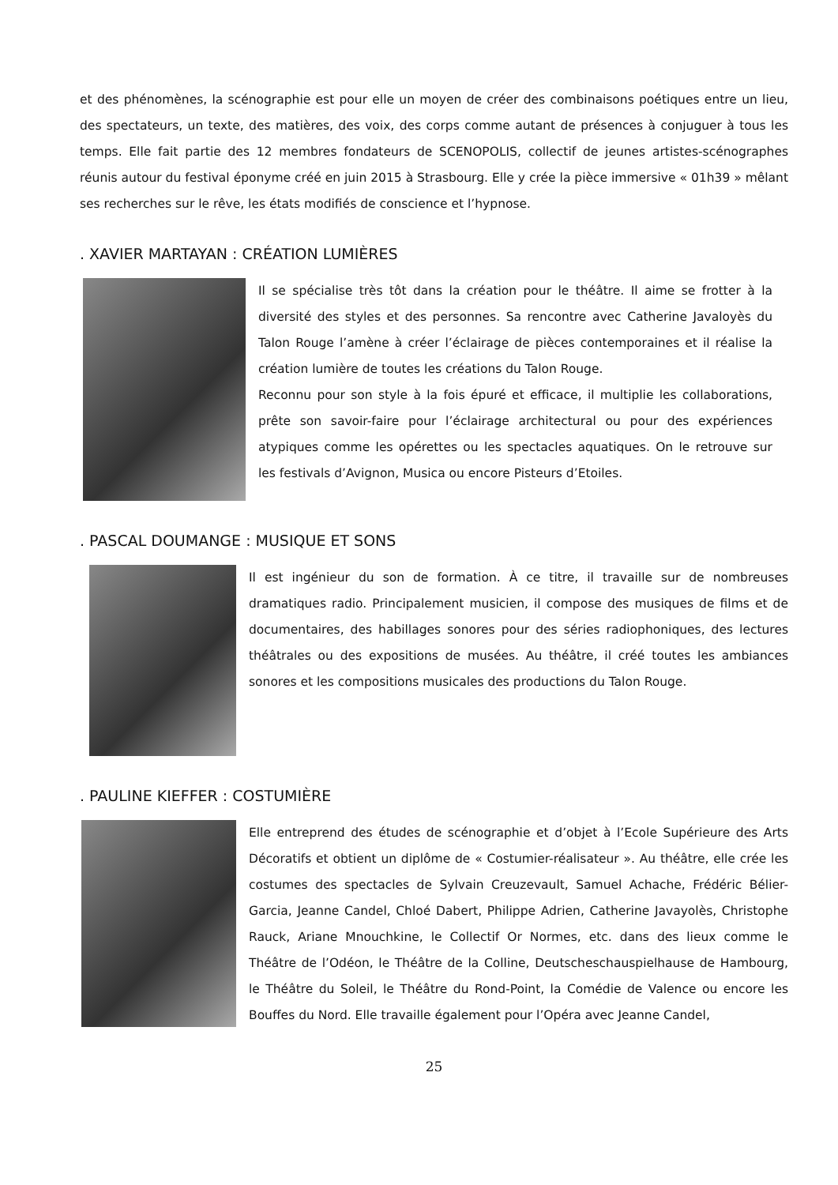et des phénomènes, la scénographie est pour elle un moyen de créer des combinaisons poétiques entre un lieu, des spectateurs, un texte, des matières, des voix, des corps comme autant de présences à conjuguer à tous les temps. Elle fait partie des 12 membres fondateurs de SCENOPOLIS, collectif de jeunes artistes-scénographes réunis autour du festival éponyme créé en juin 2015 à Strasbourg. Elle y crée la pièce immersive « 01h39 » mêlant ses recherches sur le rêve, les états modifiés de conscience et l’hypnose.
. XAVIER MARTAYAN : CRÉATION LUMIÈRES
Il se spécialise très tôt dans la création pour le théâtre. Il aime se frotter à la diversité des styles et des personnes. Sa rencontre avec Catherine Javaloyès du Talon Rouge l’amène à créer l’éclairage de pièces contemporaines et il réalise la création lumière de toutes les créations du Talon Rouge.
Reconnu pour son style à la fois épuré et efficace, il multiplie les collaborations, prête son savoir-faire pour l’éclairage architectural ou pour des expériences atypiques comme les opérettes ou les spectacles aquatiques. On le retrouve sur les festivals d’Avignon, Musica ou encore Pisteurs d’Etoiles.
. PASCAL DOUMANGE : MUSIQUE ET SONS
Il est ingénieur du son de formation. À ce titre, il travaille sur de nombreuses dramatiques radio. Principalement musicien, il compose des musiques de films et de documentaires, des habillages sonores pour des séries radiophoniques, des lectures théâtrales ou des expositions de musées. Au théâtre, il créé toutes les ambiances sonores et les compositions musicales des productions du Talon Rouge.
. PAULINE KIEFFER : COSTUMIÈRE
Elle entreprend des études de scénographie et d’objet à l’Ecole Supérieure des Arts Décoratifs et obtient un diplôme de « Costumier-réalisateur ». Au théâtre, elle crée les costumes des spectacles de Sylvain Creuzevault, Samuel Achache, Frédéric Bélier-Garcia, Jeanne Candel, Chloé Dabert, Philippe Adrien, Catherine Javayolès, Christophe Rauck, Ariane Mnouchkine, le Collectif Or Normes, etc. dans des lieux comme le Théâtre de l’Odéon, le Théâtre de la Colline, Deutscheschauspielhause de Hambourg, le Théâtre du Soleil, le Théâtre du Rond-Point, la Comédie de Valence ou encore les Bouffes du Nord. Elle travaille également pour l’Opéra avec Jeanne Candel,
25